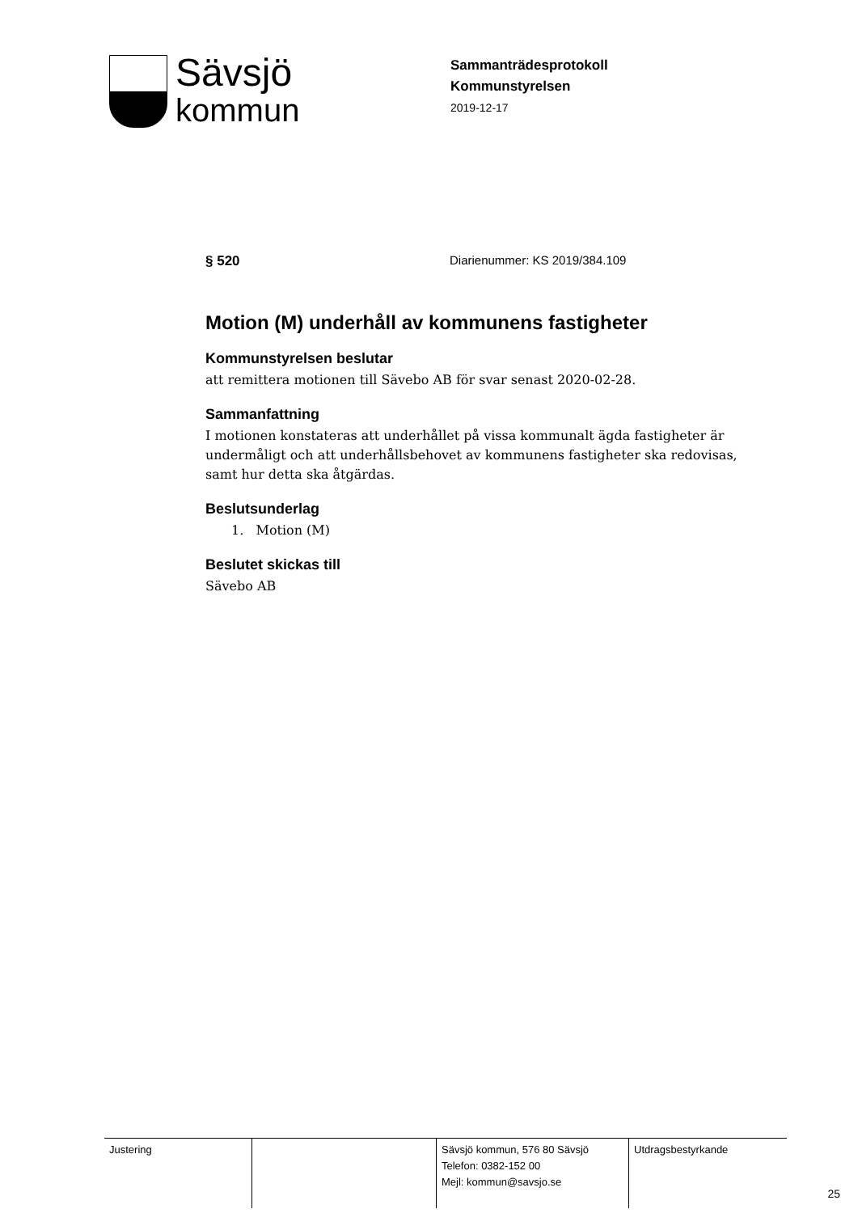Sävsjö
kommun
Sammanträdesprotokoll
Kommunstyrelsen
2019-12-17
§ 520 Diarienummer: KS 2019/384.109
Motion (M) underhåll av kommunens fastigheter
Kommunstyrelsen beslutar
att remittera motionen till Sävebo AB för svar senast 2020-02-28.
Sammanfattning
I motionen konstateras att underhållet på vissa kommunalt ägda fastigheter är undermåligt och att underhållsbehovet av kommunens fastigheter ska redovisas, samt hur detta ska åtgärdas.
Beslutsunderlag
1. Motion (M)
Beslutet skickas till
Sävebo AB
| Justering | | Sävsjö kommun, 576 80 Sävsjö Telefon: 0382-152 00 Mejl: kommun@savsjo.se | Utdragsbestyrkande |
25